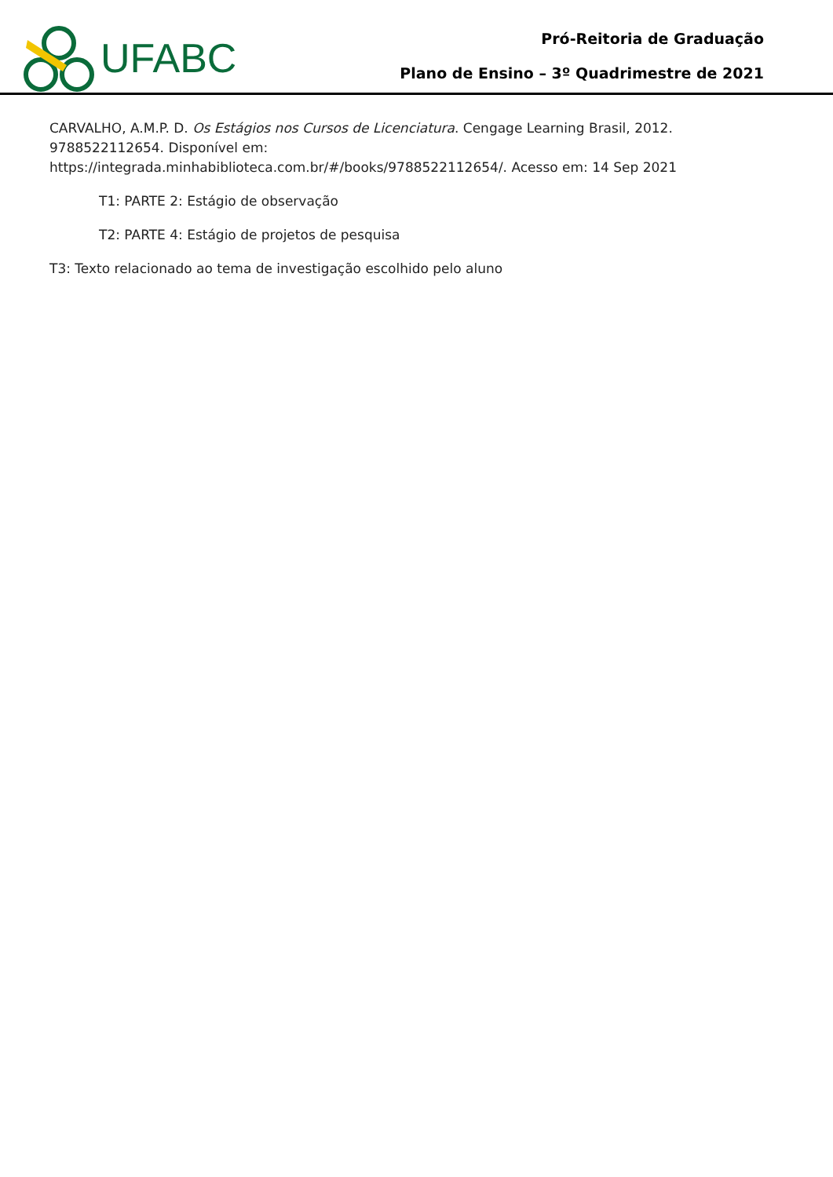UFABC
Pró-Reitoria de Graduação
Plano de Ensino – 3º Quadrimestre de 2021
CARVALHO, A.M.P. D. Os Estágios nos Cursos de Licenciatura. Cengage Learning Brasil, 2012. 9788522112654. Disponível em:
https://integrada.minhabiblioteca.com.br/#/books/9788522112654/. Acesso em: 14 Sep 2021
T1: PARTE 2: Estágio de observação
T2: PARTE 4: Estágio de projetos de pesquisa
T3: Texto relacionado ao tema de investigação escolhido pelo aluno